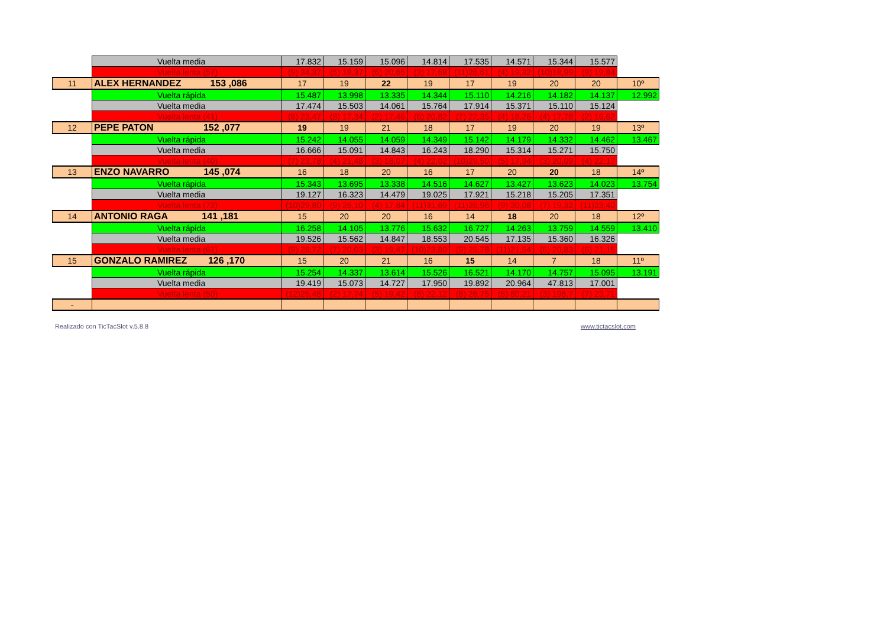| | Vuelta media | 17.832 | 15.159 | 15.096 | 14.814 | 17.535 | 14.571 | 15.344 | 15.577 | |
| | Vuelta lenta (57) | (9) 34,37 | (5) 18,37 | (6) 20,65 | (3) 17,68 | (11)26,61 | (4) 19,32 | (10)18,99 | (9) 19,84 | |
| 11 | ALEX HERNANDEZ 153 ,086 | 17 | 19 | 22 | 19 | 17 | 19 | 20 | 20 | 10º |
| | Vuelta rápida | 15.487 | 13.998 | 13.335 | 14.344 | 15.110 | 14.216 | 14.182 | 14.137 | 12.992 |
| | Vuelta media | 17.474 | 15.503 | 14.061 | 15.764 | 17.914 | 15.371 | 15.110 | 15.124 | |
| | Vuelta lenta (41) | (8) 23,47 | (8) 17,34 | (2) 17,46 | (6) 20,82 | (7) 22,35 | (4) 18,26 | (4) 17,78 | (2) 16,62 | |
| 12 | PEPE PATON 152 ,077 | 19 | 19 | 21 | 18 | 17 | 19 | 20 | 19 | 13º |
| | Vuelta rápida | 15.242 | 14.055 | 14.059 | 14.349 | 15.142 | 14.179 | 14.332 | 14.462 | 13.467 |
| | Vuelta media | 16.666 | 15.091 | 14.843 | 16.243 | 18.290 | 15.314 | 15.271 | 15.750 | |
| | Vuelta lenta (40) | (7) 23,78 | (4) 21,48 | (3) 18,07 | (4) 22,02 | (10)29,50 | (5) 17,94 | (3) 20,09 | (4) 22,17 | |
| 13 | ENZO NAVARRO 145 ,074 | 16 | 18 | 20 | 16 | 17 | 20 | 20 | 18 | 14º |
| | Vuelta rápida | 15.343 | 13.695 | 13.338 | 14.516 | 14.627 | 13.427 | 13.623 | 14.023 | 13.754 |
| | Vuelta media | 19.127 | 16.323 | 14.479 | 19.025 | 17.921 | 15.218 | 15.205 | 17.351 | |
| | Vuelta lenta (72) | (10)29,80 | (9) 26,10 | (4) 17,84 | (11)31,69 | (11)26,96 | (9) 20,08 | (7) 19,32 | (11)23,40 | |
| 14 | ANTONIO RAGA 141 ,181 | 15 | 20 | 20 | 16 | 14 | 18 | 20 | 18 | 12º |
| | Vuelta rápida | 16.258 | 14.105 | 13.776 | 15.632 | 16.727 | 14.263 | 13.759 | 14.559 | 13.410 |
| | Vuelta media | 19.526 | 15.562 | 14.847 | 18.553 | 20.545 | 17.135 | 15.360 | 16.326 | |
| | Vuelta lenta (61) | (9) 28,72 | (7) 20,03 | (3) 19,47 | (10)23,80 | (9) 25,78 | (11)21,54 | (6) 20,83 | (6) 21,15 | |
| 15 | GONZALO RAMIREZ 126 ,170 | 15 | 20 | 21 | 16 | 15 | 14 | 7 | 18 | 11º |
| | Vuelta rápida | 15.254 | 14.337 | 13.614 | 15.526 | 16.521 | 14.170 | 14.757 | 15.095 | 13.191 |
| | Vuelta media | 19.419 | 15.073 | 14.727 | 17.950 | 19.892 | 20.964 | 47.813 | 17.001 | |
| | Vuelta lenta (50) | (12)25,48 | (2) 17,74 | (5) 19,42 | (8) 22,12 | (8) 26,75 | (5) 80,21 | (3) 198,7 | (7) 23,71 | |
| - | | | | | | | | | | |
Realizado con TicTacSlot v.5.8.8
www.tictacslot.com